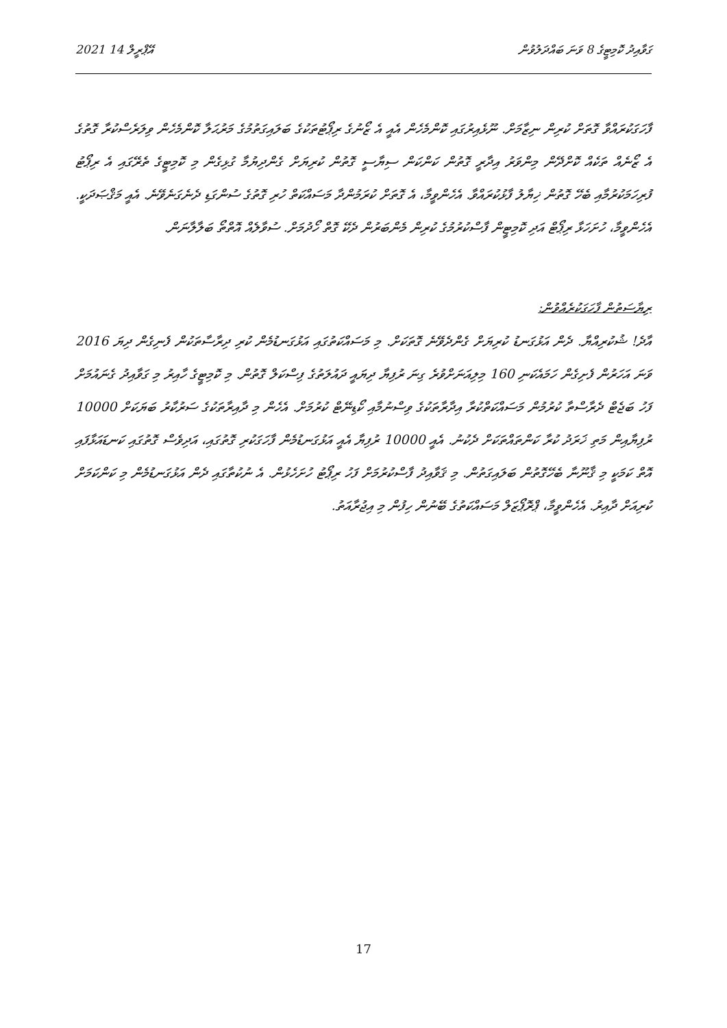2021 އޭޕްރީލް 14 ގަވާއިދު ކޮމިޓީގެ 8 ވަނަ ބައްދަލުވުން
ފާހަގަކުރައްވާ ގޮތަށް ކުރިން ނިޒާމަށް. ނޫޅެއިރުގައި ކޮންމެހެން އެއީ އެ ޒޯނުގެ ރިޕޯޓުތަކުގެ ބަލައިގަތުމުގެ މަރުޙަލާ ކޮންމެހެން ވިލަރެސްކުރާ ގޮތުގެ އެ ޒޯނެއް ތަކެއް ކޮށްދޭން މިންވަރު އިދާރީ ގޮތުން ކަންކަން ސިޔާސީ ގޮތުން ކުރިޔަށް ގެންދިޔުމާ ގުޅިގެން މި ކޮމިޓީގެ ތެރޭގައި އެ ރިޕޯޓު ފުރިހަމަކުރުމާއި ބެހޭ ގޮތުން ޚިޔާލު ފާޅުކުރައްވާ. އެހެންވީމާ، އެ ގޮތަށް ކުރަމުންދާ މަސައްކަތް ހުރި ގޮތުގެ ސުންގަޑި ދެނެގަނެވޭނެ. އެއީ މަޤްޞަދަކީ. އެހެންވީމާ، ހުށަހަޅާ ރިޕޯޓް އަދި ކޮމިޓީން ފާސްކުރުމުގެ ކުރިން މެންބަރުން ދެކޭ ގޮތް ހޯދުމަށް. ސުވާލެއް އޮތްތޯ ބަލާލާނަން.
ރިޔާސަތުން ފާހަގަކުރެއްވުން:
އާދެ! ޝުކުރިއްޔާ. ދެން އަޅުގަނޑު ކުރިޔަށް ގެންދެވޭނެ ގޮތަކަށް. މި މަސައްކަތުގައި އަޅުގަނޑުމެން ކުރި ދިރާސާތަކުން ފެނިގެން ދިޔަ 2016 ވަނަ އަހަރުން ފެށިގެން ހަމައެކަނި 160 މިލިއަނަށްވުރެ ގިނަ ރުފިޔާ ދިޔައީ ދައުލަތުގެ ފިސްކަލް ގޮތުން. މި ކޮމިޓީގެ ހާއިރު މި ގަވާއިދު ގެނައުމަށް ފަހު ބަޖެޓް ދެރާސްތާ ކުރުމުން މަސައްކަތްކުރާ އިދާރާތަކުގެ ވިސްނުމާއި ކޯޑިނޭޓް ކުރުމަށް. އެހެން މި ދާއިރާތަކުގެ ސަރުކާރު ބަޔަކަށް 10000 ރުފިޔާއިން މަތި ޚަރަދު ކުރާ ކަންތައްތަކަށް ދެކުނު. އެއީ 10000 ރުފިޔާ އެއީ އަޅުގަނޑުމެން ފާހަގަކުރި ގޮތުގައި، އަދިވެސް ގޮތުގައި ކަނޑައަޅާފައި އޮތް ކަމަކީ މި ޤާނޫނާ ބެހޭގޮތުން ބަލައިގަތުން. މި ޤަވާއިދު ފާސްކުރުމަށް ފަހު ރިޕޯޓު ހުށަހެޅުން. އެ ނުކުތާގައި ދެން އަޅުގަނޑުމެން މި ކަންކަމަށް ކުރިއަށް ދާއިރު. އެހެންވީމާ، ޕްރޮޕޯޒަލް މަސައްކަތުގެ ބޭނުން ހިފުން މި އިޖުރާއަތު.
17